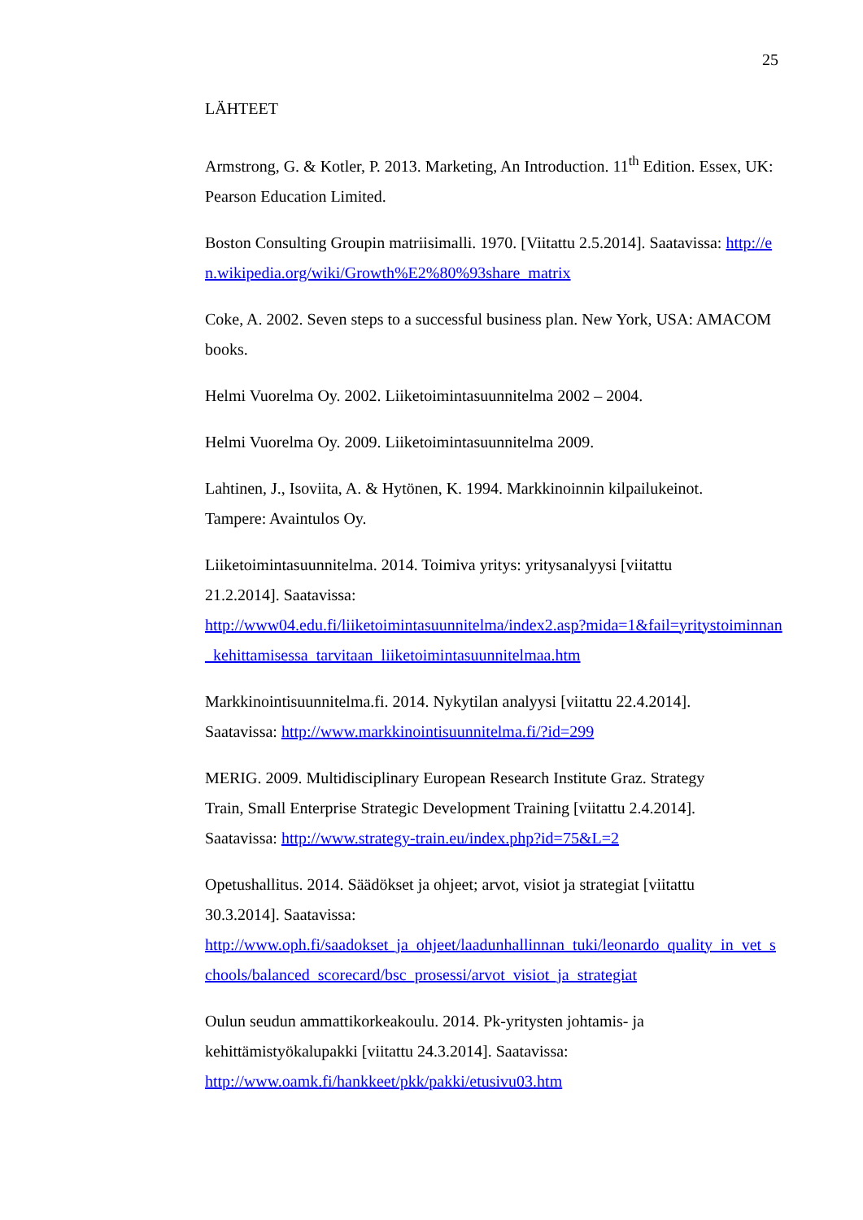25
LÄHTEET
Armstrong, G. & Kotler, P. 2013. Marketing, An Introduction. 11<sup>th</sup> Edition. Essex, UK: Pearson Education Limited.
Boston Consulting Groupin matriisimalli. 1970. [Viitattu 2.5.2014]. Saatavissa: http://en.wikipedia.org/wiki/Growth%E2%80%93share_matrix
Coke, A. 2002. Seven steps to a successful business plan. New York, USA: AMACOM books.
Helmi Vuorelma Oy. 2002. Liiketoimintasuunnitelma 2002 – 2004.
Helmi Vuorelma Oy. 2009. Liiketoimintasuunnitelma 2009.
Lahtinen, J., Isoviita, A. & Hytönen, K. 1994. Markkinoinnin kilpailukeinot.
Tampere: Avaintulos Oy.
Liiketoimintasuunnitelma. 2014. Toimiva yritys: yritysanalyysi [viitattu
21.2.2014]. Saatavissa:
http://www04.edu.fi/liiketoimintasuunnitelma/index2.asp?mida=1&fail=yritystoiminnan_kehittamisessa_tarvitaan_liiketoimintasuunnitelmaa.htm
Markkinointisuunnitelma.fi. 2014. Nykytilan analyysi [viitattu 22.4.2014].
Saatavissa: http://www.markkinointisuunnitelma.fi/?id=299
MERIG. 2009. Multidisciplinary European Research Institute Graz. Strategy
Train, Small Enterprise Strategic Development Training [viitattu 2.4.2014].
Saatavissa: http://www.strategy-train.eu/index.php?id=75&L=2
Opetushallitus. 2014. Säädökset ja ohjeet; arvot, visiot ja strategiat [viitattu
30.3.2014]. Saatavissa:
http://www.oph.fi/saadokset_ja_ohjeet/laadunhallinnan_tuki/leonardo_quality_in_vet_schools/balanced_scorecard/bsc_prosessi/arvot_visiot_ja_strategiat
Oulun seudun ammattikorkeakoulu. 2014. Pk-yritysten johtamis- ja
kehittämistyökalupakki [viitattu 24.3.2014]. Saatavissa:
http://www.oamk.fi/hankkeet/pkk/pakki/etusivu03.htm